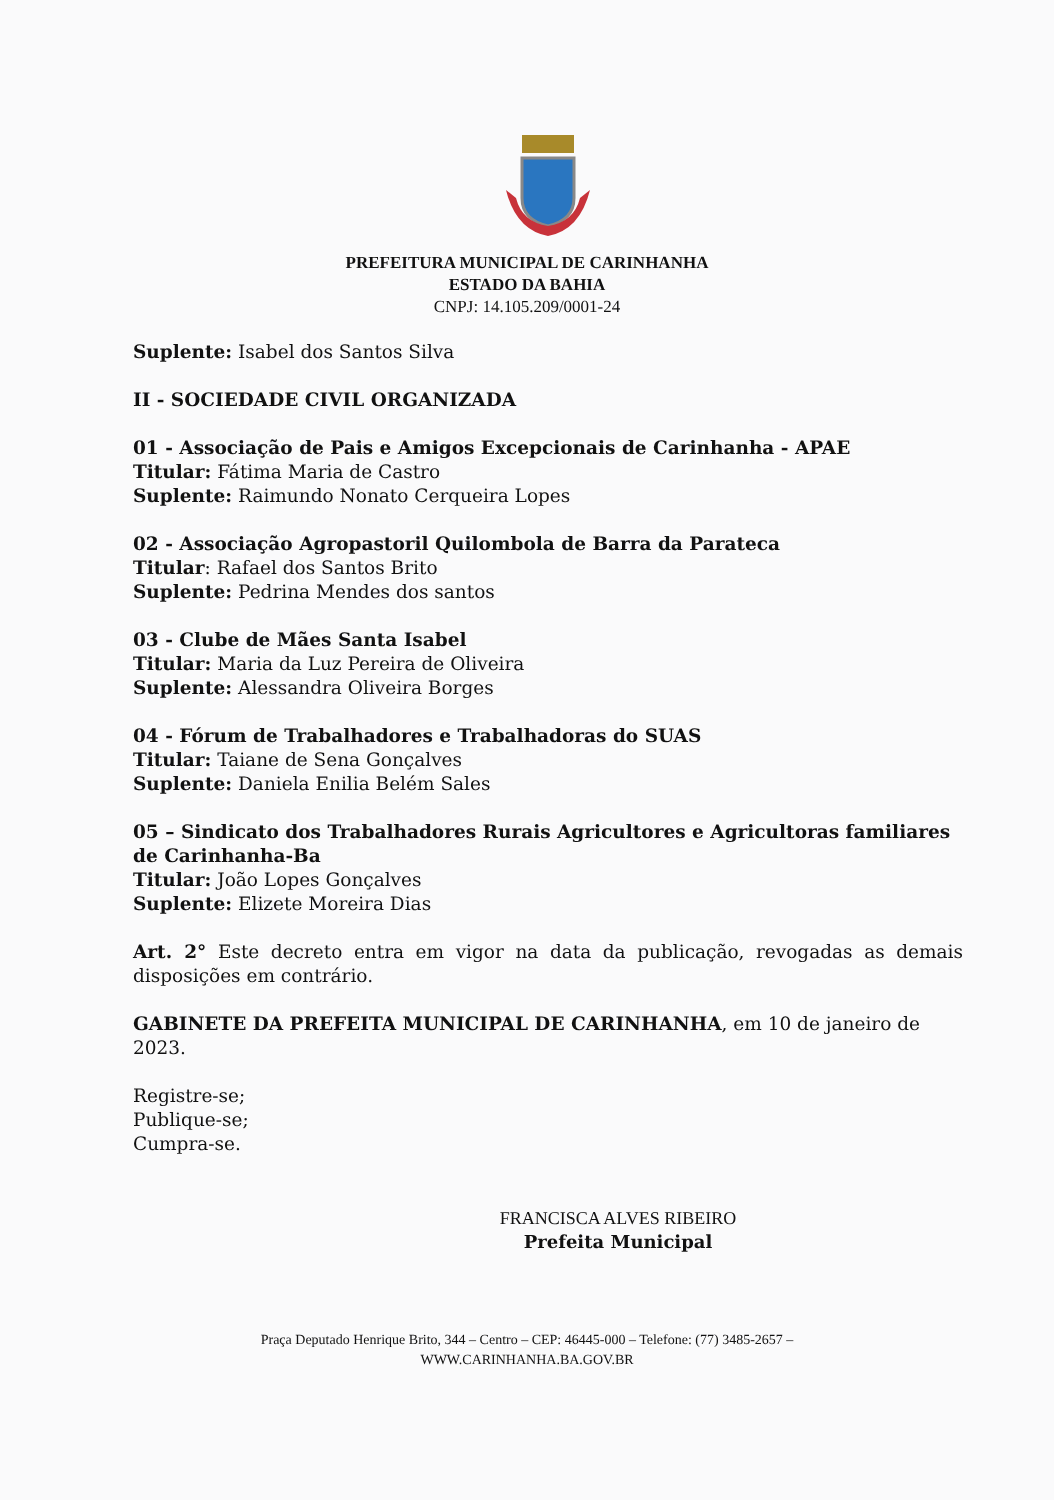PREFEITURA MUNICIPAL DE CARINHANHA
ESTADO DA BAHIA
CNPJ: 14.105.209/0001-24
Suplente: Isabel dos Santos Silva
II - SOCIEDADE CIVIL ORGANIZADA
01 - Associação de Pais e Amigos Excepcionais de Carinhanha - APAE
Titular: Fátima Maria de Castro
Suplente: Raimundo Nonato Cerqueira Lopes
02 - Associação Agropastoril Quilombola de Barra da Parateca
Titular: Rafael dos Santos Brito
Suplente: Pedrina Mendes dos santos
03 - Clube de Mães Santa Isabel
Titular: Maria da Luz Pereira de Oliveira
Suplente: Alessandra Oliveira Borges
04 - Fórum de Trabalhadores e Trabalhadoras do SUAS
Titular: Taiane de Sena Gonçalves
Suplente: Daniela Enilia Belém Sales
05 – Sindicato dos Trabalhadores Rurais Agricultores e Agricultoras familiares de Carinhanha-Ba
Titular: João Lopes Gonçalves
Suplente: Elizete Moreira Dias
Art. 2° Este decreto entra em vigor na data da publicação, revogadas as demais disposições em contrário.
GABINETE DA PREFEITA MUNICIPAL DE CARINHANHA, em 10 de janeiro de 2023.
Registre-se;
Publique-se;
Cumpra-se.
FRANCISCA ALVES RIBEIRO
Prefeita Municipal
Praça Deputado Henrique Brito, 344 – Centro – CEP: 46445-000 – Telefone: (77) 3485-2657 –
WWW.CARINHANHA.BA.GOV.BR